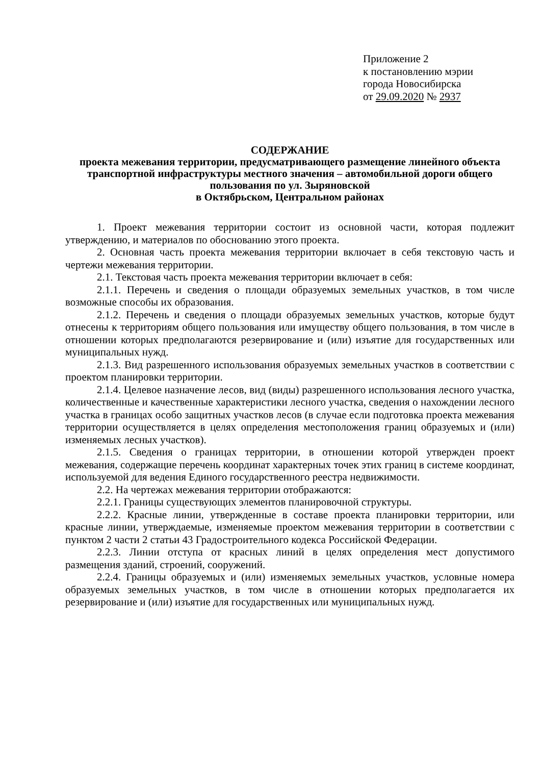Приложение 2
к постановлению мэрии
города Новосибирска
от 29.09.2020 № 2937
СОДЕРЖАНИЕ
проекта межевания территории, предусматривающего размещение линейного объекта транспортной инфраструктуры местного значения – автомобильной дороги общего пользования по ул. Зыряновской
в Октябрьском, Центральном районах
1. Проект межевания территории состоит из основной части, которая подлежит утверждению, и материалов по обоснованию этого проекта.
2. Основная часть проекта межевания территории включает в себя текстовую часть и чертежи межевания территории.
2.1. Текстовая часть проекта межевания территории включает в себя:
2.1.1. Перечень и сведения о площади образуемых земельных участков, в том числе возможные способы их образования.
2.1.2. Перечень и сведения о площади образуемых земельных участков, которые будут отнесены к территориям общего пользования или имуществу общего пользования, в том числе в отношении которых предполагаются резервирование и (или) изъятие для государственных или муниципальных нужд.
2.1.3. Вид разрешенного использования образуемых земельных участков в соответствии с проектом планировки территории.
2.1.4. Целевое назначение лесов, вид (виды) разрешенного использования лесного участка, количественные и качественные характеристики лесного участка, сведения о нахождении лесного участка в границах особо защитных участков лесов (в случае если подготовка проекта межевания территории осуществляется в целях определения местоположения границ образуемых и (или) изменяемых лесных участков).
2.1.5. Сведения о границах территории, в отношении которой утвержден проект межевания, содержащие перечень координат характерных точек этих границ в системе координат, используемой для ведения Единого государственного реестра недвижимости.
2.2. На чертежах межевания территории отображаются:
2.2.1. Границы существующих элементов планировочной структуры.
2.2.2. Красные линии, утвержденные в составе проекта планировки территории, или красные линии, утверждаемые, изменяемые проектом межевания территории в соответствии с пунктом 2 части 2 статьи 43 Градостроительного кодекса Российской Федерации.
2.2.3. Линии отступа от красных линий в целях определения мест допустимого размещения зданий, строений, сооружений.
2.2.4. Границы образуемых и (или) изменяемых земельных участков, условные номера образуемых земельных участков, в том числе в отношении которых предполагается их резервирование и (или) изъятие для государственных или муниципальных нужд.